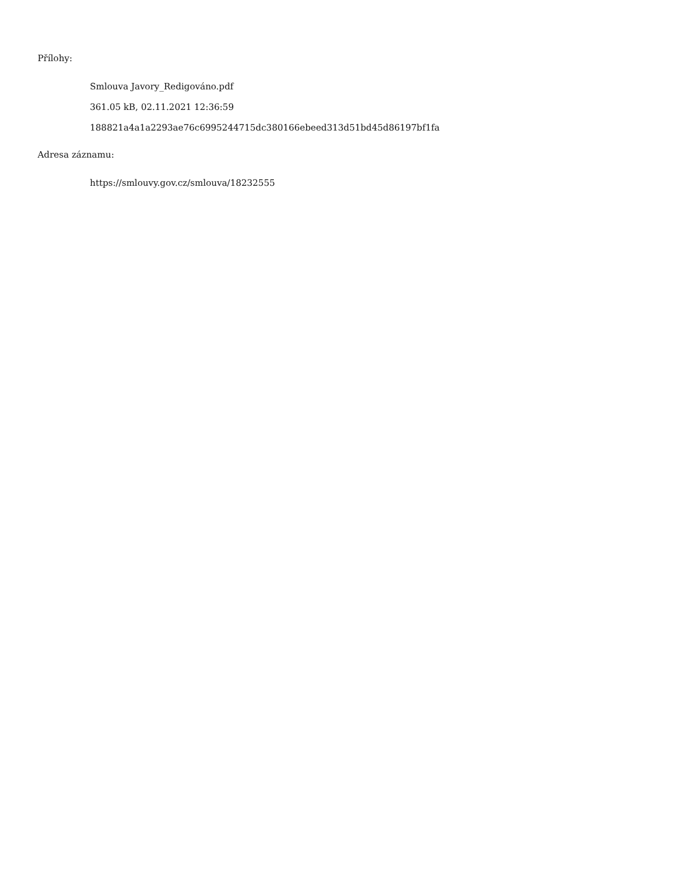Přílohy:
Smlouva Javory_Redigováno.pdf
361.05 kB, 02.11.2021 12:36:59
188821a4a1a2293ae76c6995244715dc380166ebeed313d51bd45d86197bf1fa
Adresa záznamu:
https://smlouvy.gov.cz/smlouva/18232555